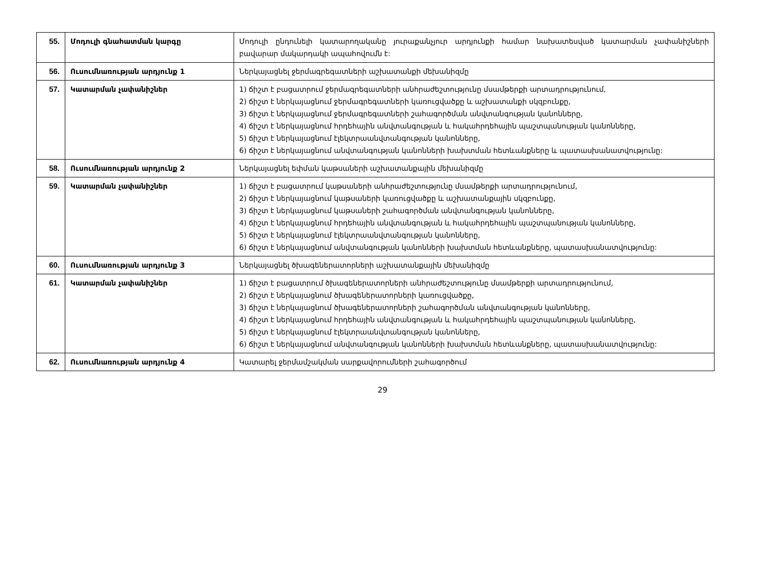| 55. | Մոդուլի գնահատման կարգը | Մոդուլի ընդունելի կատարողականը յուրաքանչյուր արդյունքի համար նախատեսված կատարման չափանիշների բավարար մակարդակի ապահովումն է: |
| 56. | Ուսումնառության արդյունք 1 | Ներկայացնել ջերմագրեգատների աշխատանքի մեխանիզմը |
| 57. | Կատարման չափանիշներ | 1) ճիշտ է բացատրում ջերմագրեգատների անհրաժեշտությունը մսամթերքի արտադրությունում, 2) ճիշտ է ներկայացնում ջերմագրեգատների կառուցվածքը և աշխատանքի սկզբունքը, 3) ճիշտ է ներկայացնում ջերմագրեգատների շահագործման անվտանգության կանոնները, 4) ճիշտ է ներկայացնում հրդեհային անվտանգության և հակահրդեհային պաշտպանության կանոնները, 5) ճիշտ է ներկայացնում էլեկտրաանվտանգության կանոնները, 6) ճիշտ է ներկայացնում անվտանգության կանոնների խախտման հետևանքները և պատասխանատվությունը: |
| 58. | Ուսումնառության արդյունք 2 | Ներկայացնել եփման կաթսաների աշխատանքային մեխանիզմը |
| 59. | Կատարման չափանիշներ | 1) ճիշտ է բացատրում կաթսաների անհրաժեշտությունը մսամթերքի արտադրությունում, 2) ճիշտ է ներկայացնում կաթսաների կառուցվածքը և աշխատանքային սկզբունքը, 3) ճիշտ է ներկայացնում կաթսաների շահագործման անվտանգության կանոնները, 4) ճիշտ է ներկայացնում հրդեհային անվտանգության և հակահրդեհային պաշտպանության կանոնները, 5) ճիշտ է ներկայացնում էլեկտրաանվտանգության կանոնները, 6) ճիշտ է ներկայացնում անվտանգության կանոնների խախտման հետևանքները, պատասխանատվությունը: |
| 60. | Ուսումնառության արդյունք 3 | Ներկայացնել ծխագեներատորների աշխատանքային մեխանիզմը |
| 61. | Կատարման չափանիշներ | 1) ճիշտ է բացատրում ծխագեներատորների անհրաժեշտությունը մսամթերքի արտադրությունում, 2) ճիշտ է ներկայացնում ծխագեներատորների կառուցվածքը, 3) ճիշտ է ներկայացնում ծխագեներատորների շահագործման անվտանգության կանոնները, 4) ճիշտ է ներկայացնում հրդեհային անվտանգության և հակահրդեհային պաշտպանության կանոնները, 5) ճիշտ է ներկայացնում էլեկտրաանվտանգության կանոնները, 6) ճիշտ է ներկայացնում անվտանգության կանոնների խախտման հետևանքները, պատասխանատվությունը: |
| 62. | Ուսումնառության արդյունք 4 | Կատարել ջերմամշակման սարքավորումների շահագործում |
29